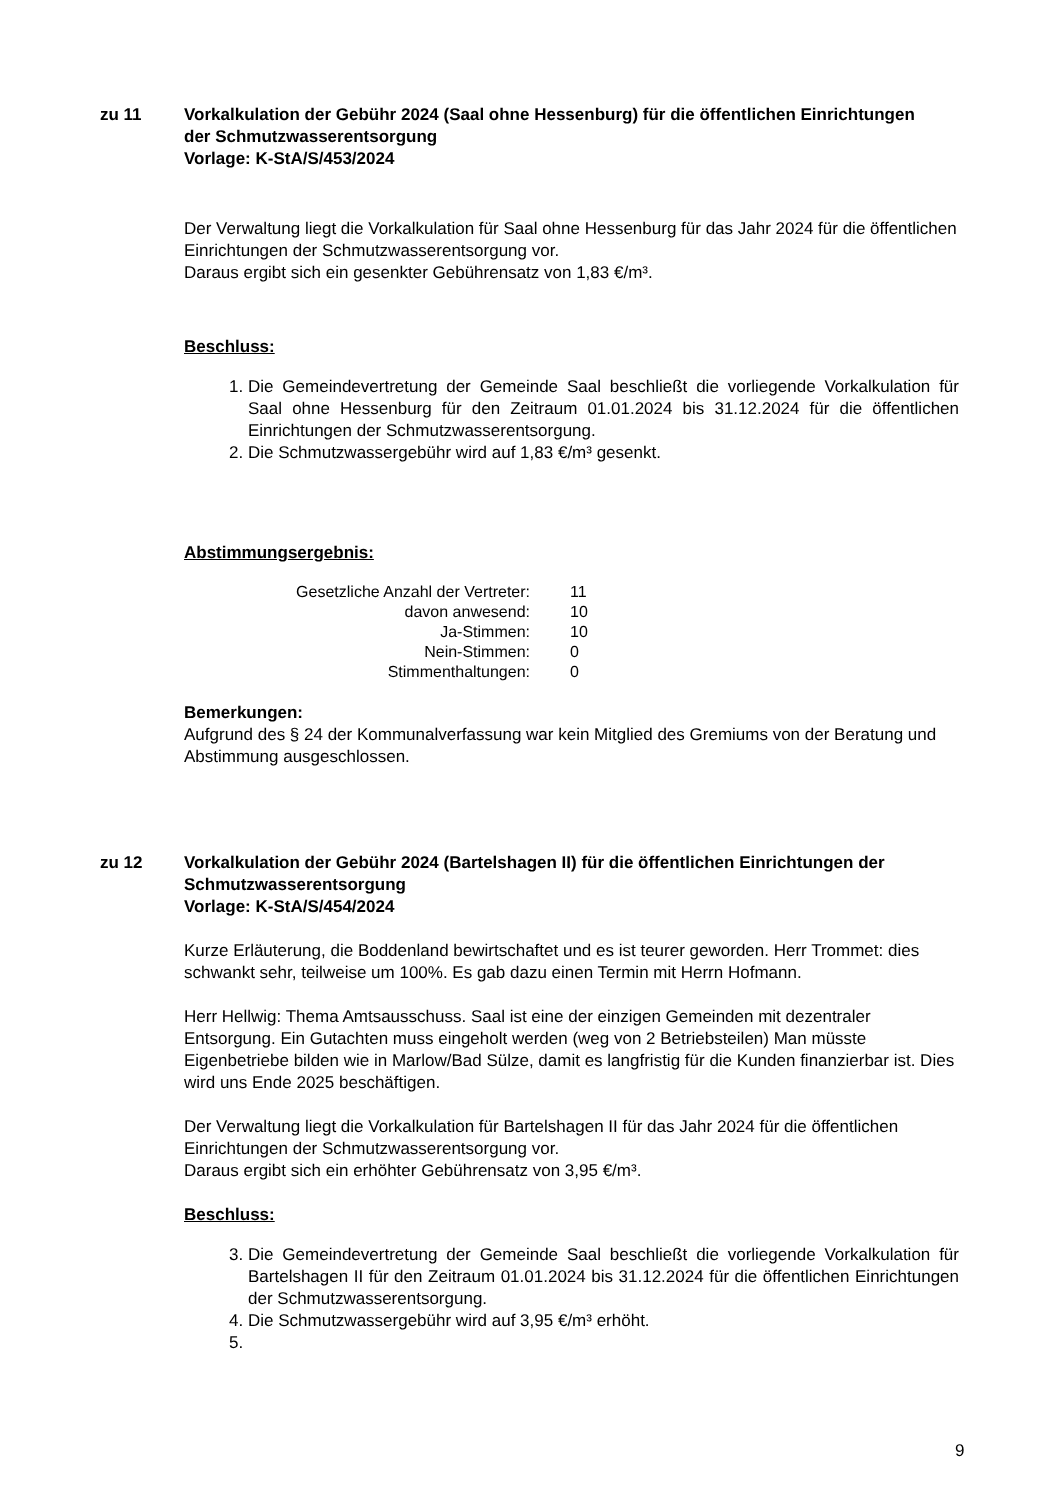zu 11 Vorkalkulation der Gebühr 2024 (Saal ohne Hessenburg) für die öffentlichen Einrichtungen der Schmutzwasserentsorgung
Vorlage: K-StA/S/453/2024
Der Verwaltung liegt die Vorkalkulation für Saal ohne Hessenburg für das Jahr 2024 für die öffentlichen Einrichtungen der Schmutzwasserentsorgung vor.
Daraus ergibt sich ein gesenkter Gebührensatz von 1,83 €/m³.
Beschluss:
1. Die Gemeindevertretung der Gemeinde Saal beschließt die vorliegende Vorkalkulation für Saal ohne Hessenburg für den Zeitraum 01.01.2024 bis 31.12.2024 für die öffentlichen Einrichtungen der Schmutzwasserentsorgung.
2. Die Schmutzwassergebühr wird auf 1,83 €/m³ gesenkt.
Abstimmungsergebnis:
| Gesetzliche Anzahl der Vertreter: | 11 |
| davon anwesend: | 10 |
| Ja-Stimmen: | 10 |
| Nein-Stimmen: | 0 |
| Stimmenthaltungen: | 0 |
Bemerkungen:
Aufgrund des § 24 der Kommunalverfassung war kein Mitglied des Gremiums von der Beratung und Abstimmung ausgeschlossen.
zu 12 Vorkalkulation der Gebühr 2024 (Bartelshagen II) für die öffentlichen Einrichtungen der Schmutzwasserentsorgung
Vorlage: K-StA/S/454/2024
Kurze Erläuterung, die Boddenland bewirtschaftet und es ist teurer geworden. Herr Trommet: dies schwankt sehr, teilweise um 100%. Es gab dazu einen Termin mit Herrn Hofmann.
Herr Hellwig: Thema Amtsausschuss. Saal ist eine der einzigen Gemeinden mit dezentraler Entsorgung. Ein Gutachten muss eingeholt werden (weg von 2 Betriebsteilen) Man müsste Eigenbetriebe bilden wie in Marlow/Bad Sülze, damit es langfristig für die Kunden finanzierbar ist. Dies wird uns Ende 2025 beschäftigen.
Der Verwaltung liegt die Vorkalkulation für Bartelshagen II für das Jahr 2024 für die öffentlichen Einrichtungen der Schmutzwasserentsorgung vor.
Daraus ergibt sich ein erhöhter Gebührensatz von 3,95 €/m³.
Beschluss:
3. Die Gemeindevertretung der Gemeinde Saal beschließt die vorliegende Vorkalkulation für Bartelshagen II für den Zeitraum 01.01.2024 bis 31.12.2024 für die öffentlichen Einrichtungen der Schmutzwasserentsorgung.
4. Die Schmutzwassergebühr wird auf 3,95 €/m³ erhöht.
9